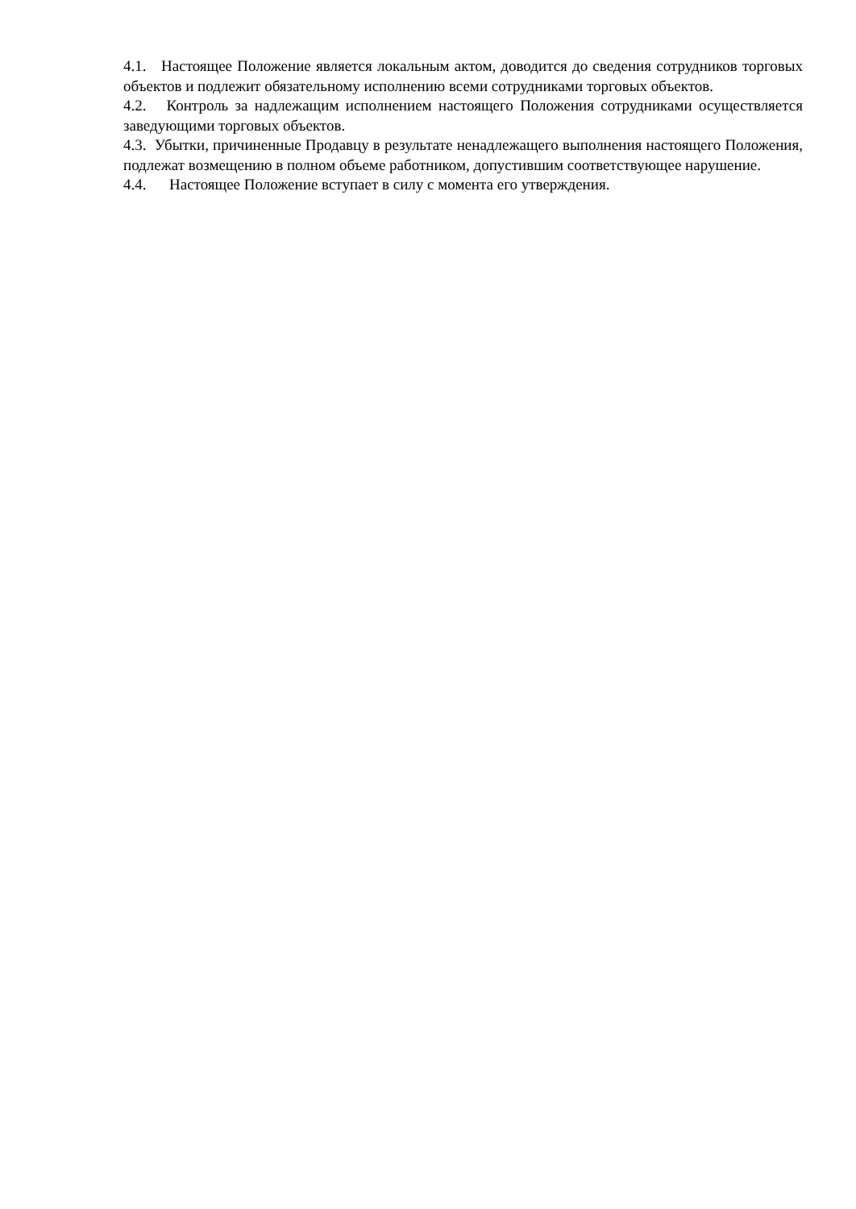4.1. Настоящее Положение является локальным актом, доводится до сведения сотрудников торговых объектов и подлежит обязательному исполнению всеми сотрудниками торговых объектов.
4.2. Контроль за надлежащим исполнением настоящего Положения сотрудниками осуществляется заведующими торговых объектов.
4.3. Убытки, причиненные Продавцу в результате ненадлежащего выполнения настоящего Положения, подлежат возмещению в полном объеме работником, допустившим соответствующее нарушение.
4.4. Настоящее Положение вступает в силу с момента его утверждения.